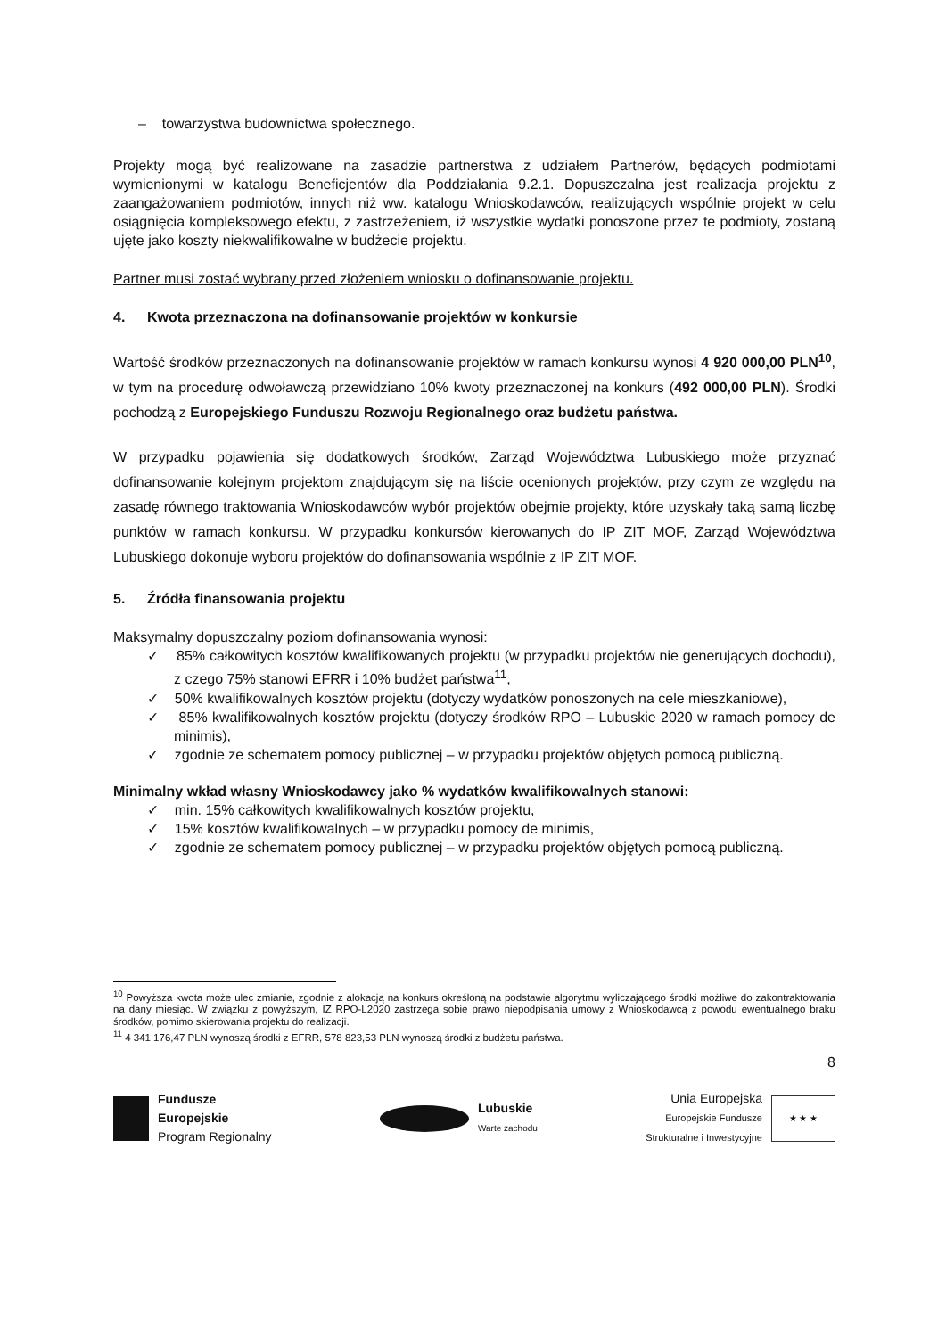– towarzystwa budownictwa społecznego.
Projekty mogą być realizowane na zasadzie partnerstwa z udziałem Partnerów, będących podmiotami wymienionymi w katalogu Beneficjentów dla Poddziałania 9.2.1. Dopuszczalna jest realizacja projektu z zaangażowaniem podmiotów, innych niż ww. katalogu Wnioskodawców, realizujących wspólnie projekt w celu osiągnięcia kompleksowego efektu, z zastrzeżeniem, iż wszystkie wydatki ponoszone przez te podmioty, zostaną ujęte jako koszty niekwalifikowalne w budżecie projektu.
Partner musi zostać wybrany przed złożeniem wniosku o dofinansowanie projektu.
4. Kwota przeznaczona na dofinansowanie projektów w konkursie
Wartość środków przeznaczonych na dofinansowanie projektów w ramach konkursu wynosi 4 920 000,00 PLN<sup>10</sup>, w tym na procedurę odwoławczą przewidziano 10% kwoty przeznaczonej na konkurs (492 000,00 PLN). Środki pochodzą z Europejskiego Funduszu Rozwoju Regionalnego oraz budżetu państwa.
W przypadku pojawienia się dodatkowych środków, Zarząd Województwa Lubuskiego może przyznać dofinansowanie kolejnym projektom znajdującym się na liście ocenionych projektów, przy czym ze względu na zasadę równego traktowania Wnioskodawców wybór projektów obejmie projekty, które uzyskały taką samą liczbę punktów w ramach konkursu. W przypadku konkursów kierowanych do IP ZIT MOF, Zarząd Województwa Lubuskiego dokonuje wyboru projektów do dofinansowania wspólnie z IP ZIT MOF.
5. Źródła finansowania projektu
Maksymalny dopuszczalny poziom dofinansowania wynosi:
✓ 85% całkowitych kosztów kwalifikowanych projektu (w przypadku projektów nie generujących dochodu), z czego 75% stanowi EFRR i 10% budżet państwa<sup>11</sup>,
✓ 50% kwalifikowalnych kosztów projektu (dotyczy wydatków ponoszonych na cele mieszkaniowe),
✓ 85% kwalifikowalnych kosztów projektu (dotyczy środków RPO – Lubuskie 2020 w ramach pomocy de minimis),
✓ zgodnie ze schematem pomocy publicznej – w przypadku projektów objętych pomocą publiczną.
Minimalny wkład własny Wnioskodawcy jako % wydatków kwalifikowalnych stanowi:
✓ min. 15% całkowitych kwalifikowalnych kosztów projektu,
✓ 15% kosztów kwalifikowalnych – w przypadku pomocy de minimis,
✓ zgodnie ze schematem pomocy publicznej – w przypadku projektów objętych pomocą publiczną.
<sup>10</sup> Powyższa kwota może ulec zmianie, zgodnie z alokacją na konkurs określoną na podstawie algorytmu wyliczającego środki możliwe do zakontraktowania na dany miesiąc. W związku z powyższym, IZ RPO-L2020 zastrzega sobie prawo niepodpisania umowy z Wnioskodawcą z powodu ewentualnego braku środków, pomimo skierowania projektu do realizacji.
<sup>11</sup> 4 341 176,47 PLN wynoszą środki z EFRR, 578 823,53 PLN wynoszą środki z budżetu państwa.
8
Fundusze
Europejskie
Program Regionalny
Lubuskie
Warte zachodu
Unia Europejska
Europejskie Fundusze
Strukturalne i Inwestycyjne
★ ★ ★